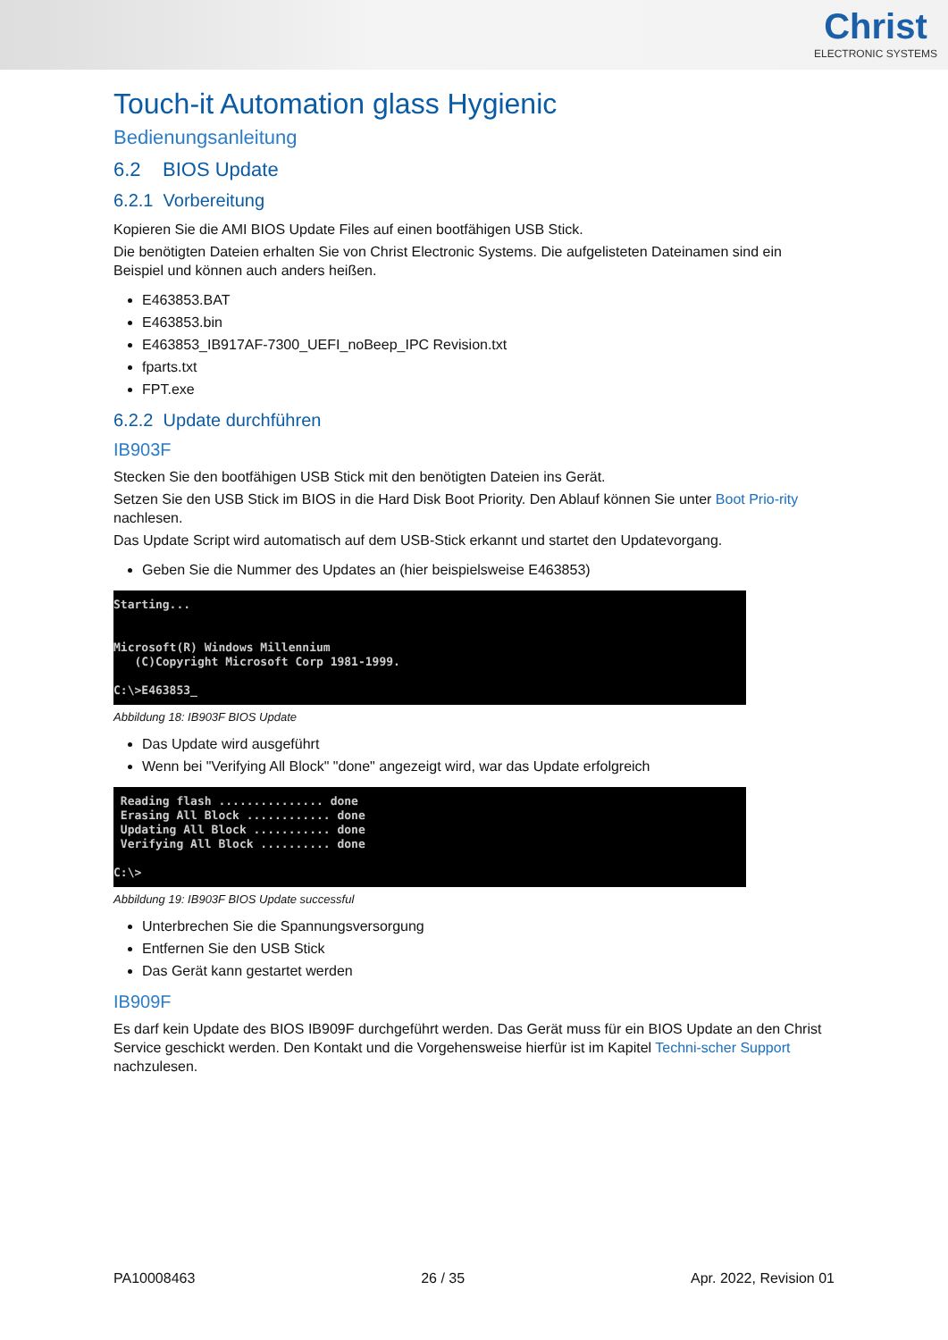Christ
ELECTRONIC SYSTEMS
Touch-it Automation glass Hygienic
Bedienungsanleitung
6.2 BIOS Update
6.2.1 Vorbereitung
Kopieren Sie die AMI BIOS Update Files auf einen bootfähigen USB Stick.
Die benötigten Dateien erhalten Sie von Christ Electronic Systems. Die aufgelisteten Dateinamen sind ein Beispiel und können auch anders heißen.
E463853.BAT
E463853.bin
E463853_IB917AF-7300_UEFI_noBeep_IPC Revision.txt
fparts.txt
FPT.exe
6.2.2 Update durchführen
IB903F
Stecken Sie den bootfähigen USB Stick mit den benötigten Dateien ins Gerät.
Setzen Sie den USB Stick im BIOS in die Hard Disk Boot Priority. Den Ablauf können Sie unter Boot Prio-rity nachlesen.
Das Update Script wird automatisch auf dem USB-Stick erkannt und startet den Updatevorgang.
Geben Sie die Nummer des Updates an (hier beispielsweise E463853)
Starting... Microsoft(R) Windows Millennium (C)Copyright Microsoft Corp 1981-1999. C:\>E463853_
Abbildung 18: IB903F BIOS Update
Das Update wird ausgeführt
Wenn bei "Verifying All Block" "done" angezeigt wird, war das Update erfolgreich
Reading flash ............... done Erasing All Block ............ done Updating All Block ........... done Verifying All Block .......... done C:\>
Abbildung 19: IB903F BIOS Update successful
Unterbrechen Sie die Spannungsversorgung
Entfernen Sie den USB Stick
Das Gerät kann gestartet werden
IB909F
Es darf kein Update des BIOS IB909F durchgeführt werden. Das Gerät muss für ein BIOS Update an den Christ Service geschickt werden. Den Kontakt und die Vorgehensweise hierfür ist im Kapitel Techni-scher Support nachzulesen.
PA10008463 26 / 35 Apr. 2022, Revision 01